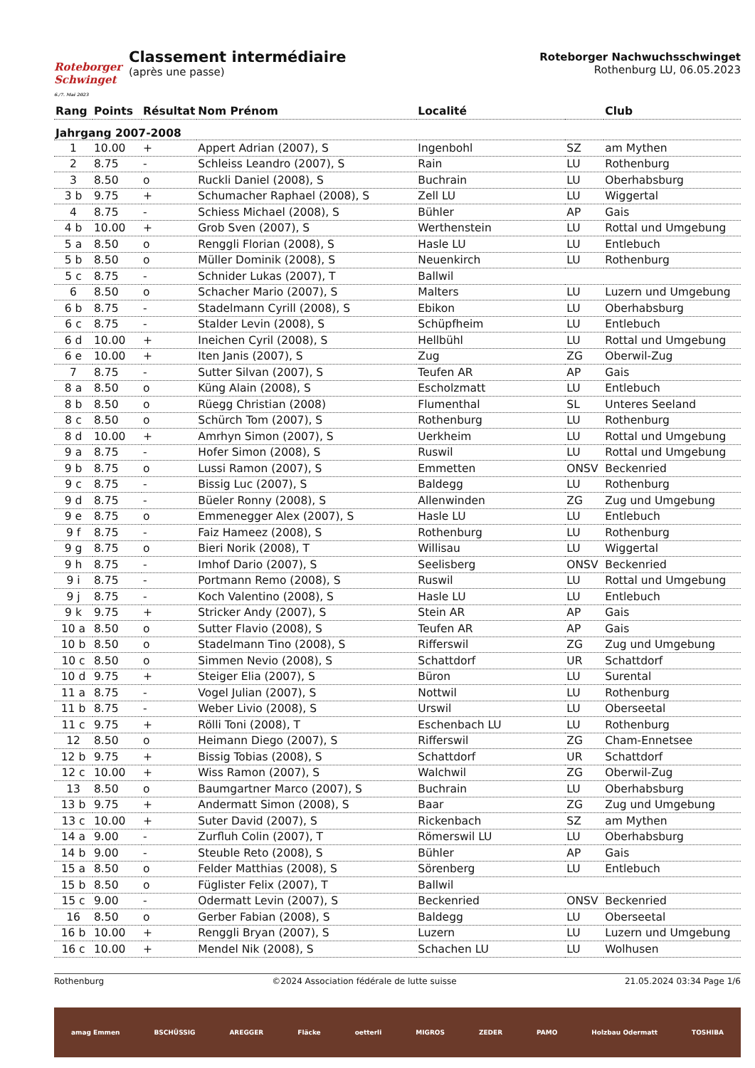Roteborger
Schwinget
6./7. Mai 2023
Classement intermédiaire
(après une passe)
Roteborger Nachwuchsschwinget
Rothenburg LU, 06.05.2023
| Rang | Points | Résultat | Nom Prénom | Localité | | Club |
| --- | --- | --- | --- | --- | --- | --- |
| Jahrgang 2007-2008 | | | | | | |
| 1 | 10.00 | + | Appert Adrian (2007), S | Ingenbohl | SZ | am Mythen |
| 2 | 8.75 | - | Schleiss Leandro (2007), S | Rain | LU | Rothenburg |
| 3 | 8.50 | o | Ruckli Daniel (2008), S | Buchrain | LU | Oberhabsburg |
| 3 b | 9.75 | + | Schumacher Raphael (2008), S | Zell LU | LU | Wiggertal |
| 4 | 8.75 | - | Schiess Michael (2008), S | Bühler | AP | Gais |
| 4 b | 10.00 | + | Grob Sven (2007), S | Werthenstein | LU | Rottal und Umgebung |
| 5 a | 8.50 | o | Renggli Florian (2008), S | Hasle LU | LU | Entlebuch |
| 5 b | 8.50 | o | Müller Dominik (2008), S | Neuenkirch | LU | Rothenburg |
| 5 c | 8.75 | - | Schnider Lukas (2007), T | Ballwil | | |
| 6 | 8.50 | o | Schacher Mario (2007), S | Malters | LU | Luzern und Umgebung |
| 6 b | 8.75 | - | Stadelmann Cyrill (2008), S | Ebikon | LU | Oberhabsburg |
| 6 c | 8.75 | - | Stalder Levin (2008), S | Schüpfheim | LU | Entlebuch |
| 6 d | 10.00 | + | Ineichen Cyril (2008), S | Hellbühl | LU | Rottal und Umgebung |
| 6 e | 10.00 | + | Iten Janis (2007), S | Zug | ZG | Oberwil-Zug |
| 7 | 8.75 | - | Sutter Silvan (2007), S | Teufen AR | AP | Gais |
| 8 a | 8.50 | o | Küng Alain (2008), S | Escholzmatt | LU | Entlebuch |
| 8 b | 8.50 | o | Rüegg Christian (2008) | Flumenthal | SL | Unteres Seeland |
| 8 c | 8.50 | o | Schürch Tom (2007), S | Rothenburg | LU | Rothenburg |
| 8 d | 10.00 | + | Amrhyn Simon (2007), S | Uerkheim | LU | Rottal und Umgebung |
| 9 a | 8.75 | - | Hofer Simon (2008), S | Ruswil | LU | Rottal und Umgebung |
| 9 b | 8.75 | o | Lussi Ramon (2007), S | Emmetten | ONSV | Beckenried |
| 9 c | 8.75 | - | Bissig Luc (2007), S | Baldegg | LU | Rothenburg |
| 9 d | 8.75 | - | Büeler Ronny (2008), S | Allenwinden | ZG | Zug und Umgebung |
| 9 e | 8.75 | o | Emmenegger Alex (2007), S | Hasle LU | LU | Entlebuch |
| 9 f | 8.75 | - | Faiz Hameez (2008), S | Rothenburg | LU | Rothenburg |
| 9 g | 8.75 | o | Bieri Norik (2008), T | Willisau | LU | Wiggertal |
| 9 h | 8.75 | - | Imhof Dario (2007), S | Seelisberg | ONSV | Beckenried |
| 9 i | 8.75 | - | Portmann Remo (2008), S | Ruswil | LU | Rottal und Umgebung |
| 9 j | 8.75 | - | Koch Valentino (2008), S | Hasle LU | LU | Entlebuch |
| 9 k | 9.75 | + | Stricker Andy (2007), S | Stein AR | AP | Gais |
| 10 a | 8.50 | o | Sutter Flavio (2008), S | Teufen AR | AP | Gais |
| 10 b | 8.50 | o | Stadelmann Tino (2008), S | Rifferswil | ZG | Zug und Umgebung |
| 10 c | 8.50 | o | Simmen Nevio (2008), S | Schattdorf | UR | Schattdorf |
| 10 d | 9.75 | + | Steiger Elia (2007), S | Büron | LU | Surental |
| 11 a | 8.75 | - | Vogel Julian (2007), S | Nottwil | LU | Rothenburg |
| 11 b | 8.75 | - | Weber Livio (2008), S | Urswil | LU | Oberseetal |
| 11 c | 9.75 | + | Rölli Toni (2008), T | Eschenbach LU | LU | Rothenburg |
| 12 | 8.50 | o | Heimann Diego (2007), S | Rifferswil | ZG | Cham-Ennetsee |
| 12 b | 9.75 | + | Bissig Tobias (2008), S | Schattdorf | UR | Schattdorf |
| 12 c | 10.00 | + | Wiss Ramon (2007), S | Walchwil | ZG | Oberwil-Zug |
| 13 | 8.50 | o | Baumgartner Marco (2007), S | Buchrain | LU | Oberhabsburg |
| 13 b | 9.75 | + | Andermatt Simon (2008), S | Baar | ZG | Zug und Umgebung |
| 13 c | 10.00 | + | Suter David (2007), S | Rickenbach | SZ | am Mythen |
| 14 a | 9.00 | - | Zurfluh Colin (2007), T | Römerswil LU | LU | Oberhabsburg |
| 14 b | 9.00 | - | Steuble Reto (2008), S | Bühler | AP | Gais |
| 15 a | 8.50 | o | Felder Matthias (2008), S | Sörenberg | LU | Entlebuch |
| 15 b | 8.50 | o | Füglister Felix (2007), T | Ballwil | | |
| 15 c | 9.00 | - | Odermatt Levin (2007), S | Beckenried | ONSV | Beckenried |
| 16 | 8.50 | o | Gerber Fabian (2008), S | Baldegg | LU | Oberseetal |
| 16 b | 10.00 | + | Renggli Bryan (2007), S | Luzern | LU | Luzern und Umgebung |
| 16 c | 10.00 | + | Mendel Nik (2008), S | Schachen LU | LU | Wolhusen |
Rothenburg ©2024 Association fédérale de lutte suisse 21.05.2024 03:34 Page 1/6
amag Emmen BSCHÜSSIG AREGGER Fläcke oetterli MIGROS ZEDER PAMO Holzbau Odermatt TOSHIBA